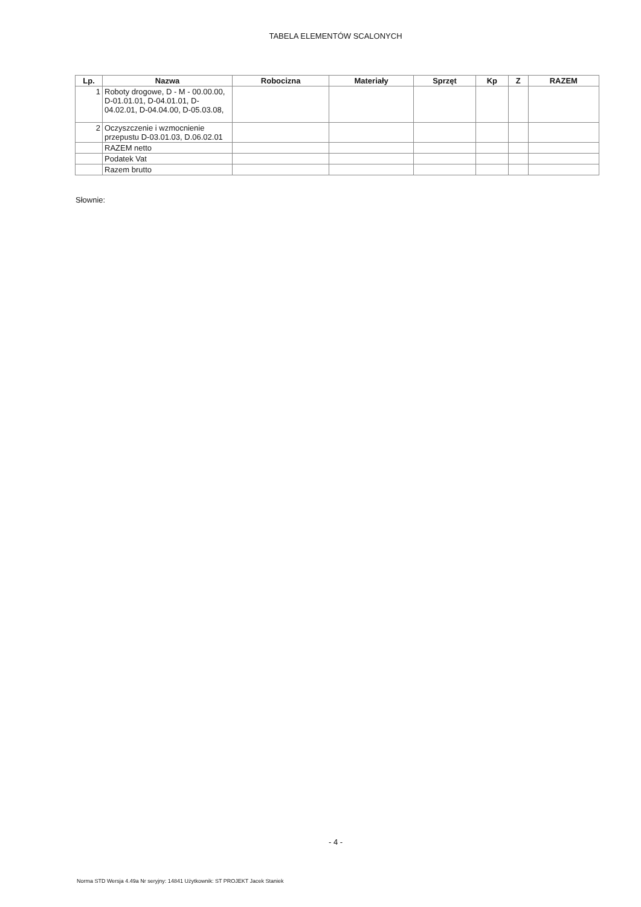TABELA ELEMENTÓW SCALONYCH
| Lp. | Nazwa | Robocizna | Materiały | Sprzęt | Kp | Z | RAZEM |
| --- | --- | --- | --- | --- | --- | --- | --- |
| 1 | Roboty drogowe, D - M - 00.00.00, D-01.01.01, D-04.01.01, D-04.02.01, D-04.04.00, D-05.03.08, | | | | | | |
| 2 | Oczyszczenie i wzmocnienie przepustu D-03.01.03, D.06.02.01 | | | | | | |
| | RAZEM netto | | | | | | |
| | Podatek Vat | | | | | | |
| | Razem brutto | | | | | | |
Słownie:
- 4 -
Norma STD Wersja 4.49a Nr seryjny: 14841 Użytkownik: ST PROJEKT Jacek Staniek